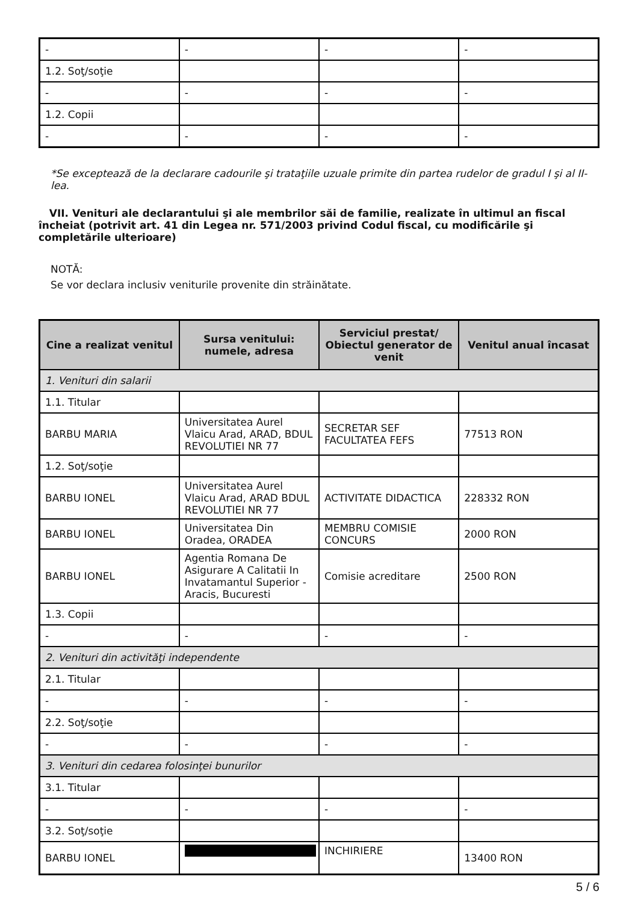| - | - | - | - |
| 1.2. Soţ/soţie | | | |
| - | - | - | - |
| 1.2. Copii | | | |
| - | - | - | - |
*Se exceptează de la declarare cadourile şi trataţiile uzuale primite din partea rudelor de gradul I şi al II-lea.
VII. Venituri ale declarantului şi ale membrilor săi de familie, realizate în ultimul an fiscal încheiat (potrivit art. 41 din Legea nr. 571/2003 privind Codul fiscal, cu modificările şi completările ulterioare)
NOTĂ:
Se vor declara inclusiv veniturile provenite din străinătate.
| Cine a realizat venitul | Sursa venitului: numele, adresa | Serviciul prestat/ Obiectul generator de venit | Venitul anual încasat |
| --- | --- | --- | --- |
| 1. Venituri din salarii | | | |
| 1.1. Titular | | | |
| BARBU MARIA | Universitatea Aurel Vlaicu Arad, ARAD, BDUL REVOLUTIEI NR 77 | SECRETAR SEF FACULTATEA FEFS | 77513 RON |
| 1.2. Soţ/soţie | | | |
| BARBU IONEL | Universitatea Aurel Vlaicu Arad, ARAD BDUL REVOLUTIEI NR 77 | ACTIVITATE DIDACTICA | 228332 RON |
| BARBU IONEL | Universitatea Din Oradea, ORADEA | MEMBRU COMISIE CONCURS | 2000 RON |
| BARBU IONEL | Agentia Romana De Asigurare A Calitatii In Invatamantul Superior - Aracis, Bucuresti | Comisie acreditare | 2500 RON |
| 1.3. Copii | | | |
| - | - | - | - |
| 2. Venituri din activităţi independente | | | |
| 2.1. Titular | | | |
| - | - | - | - |
| 2.2. Soţ/soţie | | | |
| - | - | - | - |
| 3. Venituri din cedarea folosinţei bunurilor | | | |
| 3.1. Titular | | | |
| - | - | - | - |
| 3.2. Soţ/soţie | | | |
| BARBU IONEL | | INCHIRIERE | 13400 RON |
5 / 6